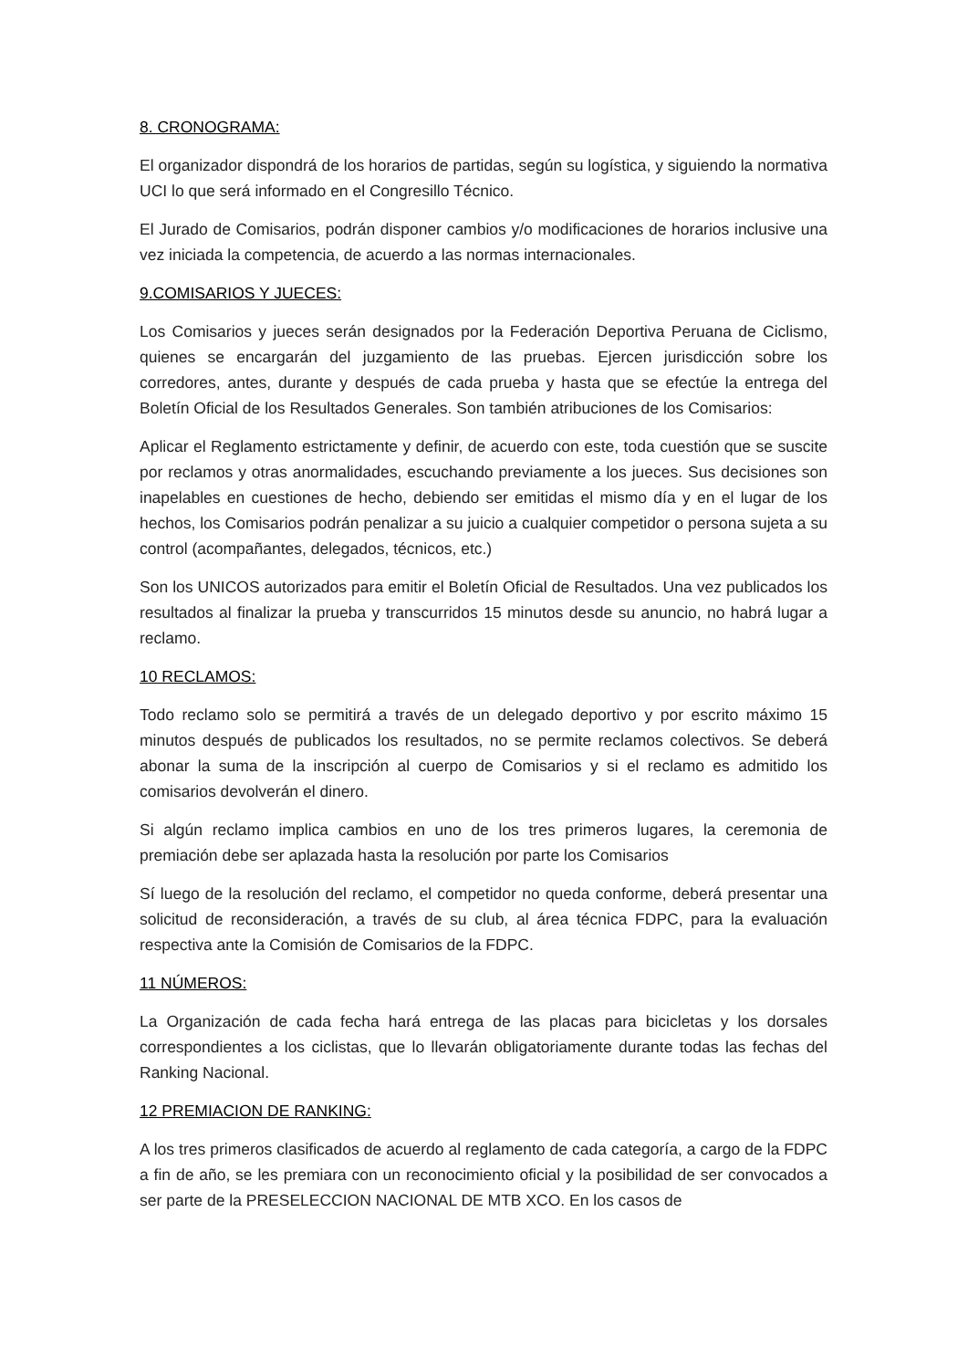8. CRONOGRAMA:
El organizador dispondrá de los horarios de partidas, según su logística, y siguiendo la normativa UCI lo que será informado en el Congresillo Técnico.
El Jurado de Comisarios, podrán disponer cambios y/o modificaciones de horarios inclusive una vez iniciada la competencia, de acuerdo a las normas internacionales.
9.COMISARIOS Y JUECES:
Los Comisarios y jueces serán designados por la Federación Deportiva Peruana de Ciclismo, quienes se encargarán del juzgamiento de las pruebas. Ejercen jurisdicción sobre los corredores, antes, durante y después de cada prueba y hasta que se efectúe la entrega del Boletín Oficial de los Resultados Generales. Son también atribuciones de los Comisarios:
Aplicar el Reglamento estrictamente y definir, de acuerdo con este, toda cuestión que se suscite por reclamos y otras anormalidades, escuchando previamente a los jueces. Sus decisiones son inapelables en cuestiones de hecho, debiendo ser emitidas el mismo día y en el lugar de los hechos, los Comisarios podrán penalizar a su juicio a cualquier competidor o persona sujeta a su control (acompañantes, delegados, técnicos, etc.)
Son los UNICOS autorizados para emitir el Boletín Oficial de Resultados. Una vez publicados los resultados al finalizar la prueba y transcurridos 15 minutos desde su anuncio, no habrá lugar a reclamo.
10 RECLAMOS:
Todo reclamo solo se permitirá a través de un delegado deportivo y por escrito máximo 15 minutos después de publicados los resultados, no se permite reclamos colectivos. Se deberá abonar la suma de la inscripción al cuerpo de Comisarios y si el reclamo es admitido los comisarios devolverán el dinero.
Si algún reclamo implica cambios en uno de los tres primeros lugares, la ceremonia de premiación debe ser aplazada hasta la resolución por parte los Comisarios
Sí luego de la resolución del reclamo, el competidor no queda conforme, deberá presentar una solicitud de reconsideración, a través de su club, al área técnica FDPC, para la evaluación respectiva ante la Comisión de Comisarios de la FDPC.
11 NÚMEROS:
La Organización de cada fecha hará entrega de las placas para bicicletas y los dorsales correspondientes a los ciclistas, que lo llevarán obligatoriamente durante todas las fechas del Ranking Nacional.
12 PREMIACION DE RANKING:
A los tres primeros clasificados de acuerdo al reglamento de cada categoría, a cargo de la FDPC a fin de año, se les premiara con un reconocimiento oficial y la posibilidad de ser convocados a ser parte de la PRESELECCION NACIONAL DE MTB XCO. En los casos de